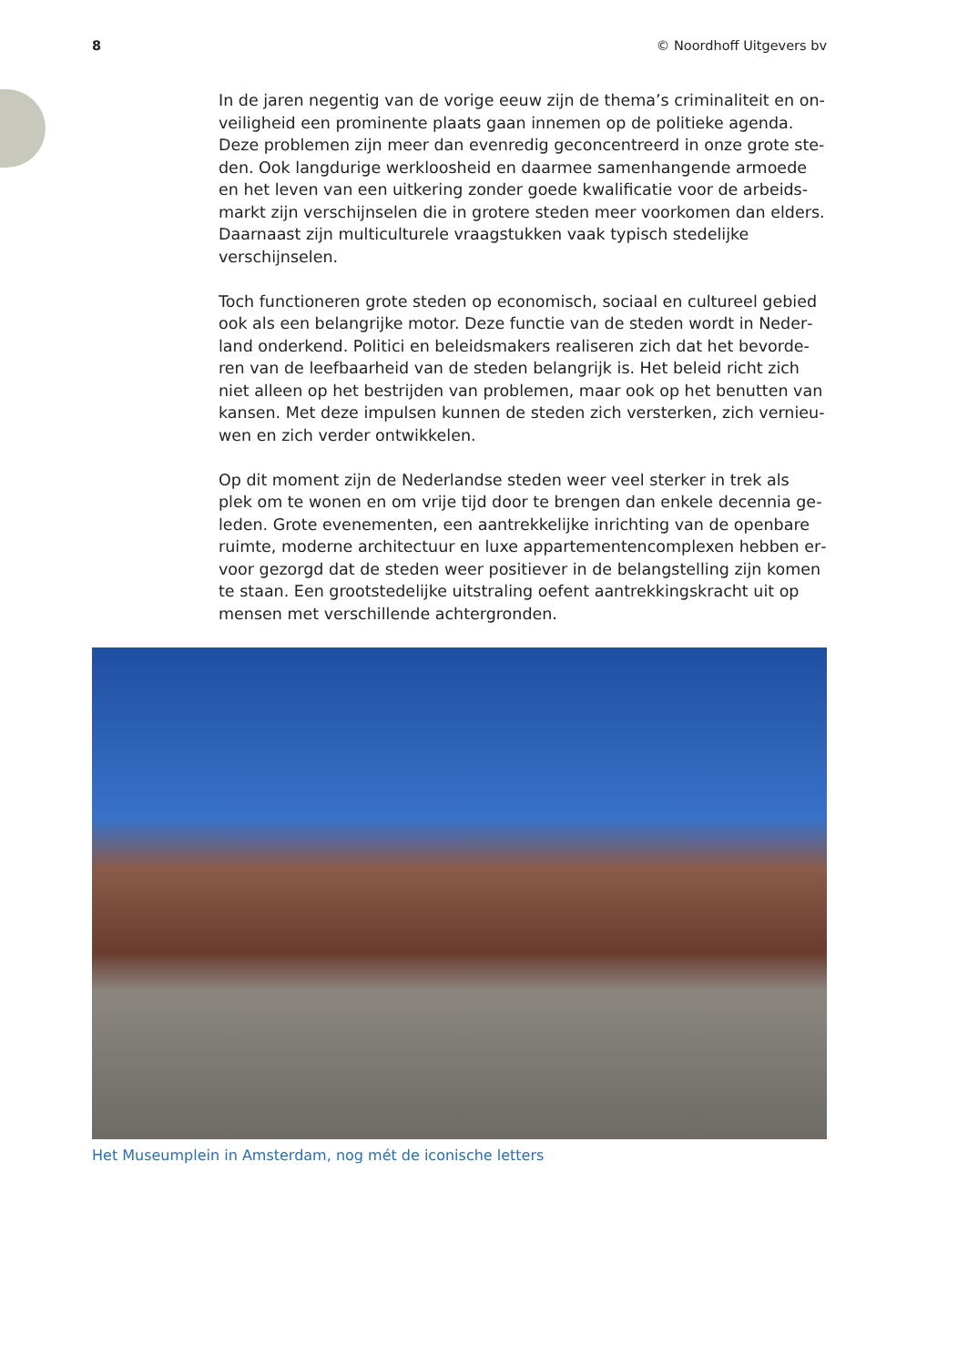8 © Noordhoff Uitgevers bv
In de jaren negentig van de vorige eeuw zijn de thema’s criminaliteit en on­veiligheid een prominente plaats gaan innemen op de politieke agenda. Deze problemen zijn meer dan evenredig geconcentreerd in onze grote ste­den. Ook langdurige werkloosheid en daarmee samenhangende armoede en het leven van een uitkering zonder goede kwalificatie voor de arbeids­markt zijn verschijnselen die in grotere steden meer voorkomen dan elders. Daarnaast zijn multiculturele vraagstukken vaak typisch stedelijke verschijn­selen.
Toch functioneren grote steden op economisch, sociaal en cultureel gebied ook als een belangrijke motor. Deze functie van de steden wordt in Neder­land onderkend. Politici en beleidsmakers realiseren zich dat het bevorde­ren van de leefbaarheid van de steden belangrijk is. Het beleid richt zich niet alleen op het bestrijden van problemen, maar ook op het benutten van kansen. Met deze impulsen kunnen de steden zich versterken, zich vernieu­wen en zich verder ontwikkelen.
Op dit moment zijn de Nederlandse steden weer veel sterker in trek als plek om te wonen en om vrije tijd door te brengen dan enkele decennia ge­leden. Grote evenementen, een aantrekkelijke inrichting van de openbare ruimte, moderne architectuur en luxe appartementencomplexen hebben er­voor gezorgd dat de steden weer positiever in de belangstelling zijn komen te staan. Een grootstedelijke uitstraling oefent aantrekkingskracht uit op mensen met verschillende achtergronden.
Het Museumplein in Amsterdam, nog mét de iconische letters